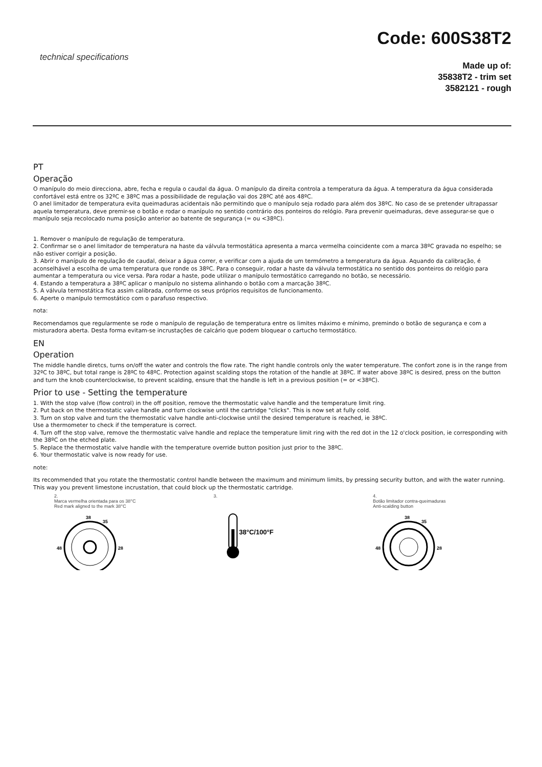Code: 600S38T2
technical specifications
Made up of:
35838T2 - trim set
3582121 - rough
PT
Operação
O manípulo do meio direcciona, abre, fecha e regula o caudal da água. O manípulo da direita controla a temperatura da água. A temperatura da água considerada confortável está entre os 32ºC e 38ºC mas a possibilidade de regulação vai dos 28ºC até aos 48ºC.
O anel limitador de temperatura evita queimaduras acidentais não permitindo que o manípulo seja rodado para além dos 38ºC. No caso de se pretender ultrapassar aquela temperatura, deve premir-se o botão e rodar o manípulo no sentido contrário dos ponteiros do relógio. Para prevenir queimaduras, deve assegurar-se que o manípulo seja recolocado numa posição anterior ao batente de segurança (= ou <38ºC).
1. Remover o manípulo de regulação de temperatura.
2. Confirmar se o anel limitador de temperatura na haste da válvula termostática apresenta a marca vermelha coincidente com a marca 38ºC gravada no espelho; se não estiver corrigir a posição.
3. Abrir o manípulo de regulação de caudal, deixar a água correr, e verificar com a ajuda de um termómetro a temperatura da água. Aquando da calibração, é aconselhável a escolha de uma temperatura que ronde os 38ºC. Para o conseguir, rodar a haste da válvula termostática no sentido dos ponteiros do relógio para aumentar a temperatura ou vice versa. Para rodar a haste, pode utilizar o manípulo termostático carregando no botão, se necessário.
4. Estando a temperatura a 38ºC aplicar o manípulo no sistema alinhando o botão com a marcação 38ºC.
5. A válvula termostática fica assim calibrada, conforme os seus próprios requisitos de funcionamento.
6. Aperte o manípulo termostático com o parafuso respectivo.
nota:
Recomendamos que regularmente se rode o manípulo de regulação de temperatura entre os limites máximo e mínimo, premindo o botão de segurança e com a misturadora aberta. Desta forma evitam-se incrustações de calcário que podem bloquear o cartucho termostático.
EN
Operation
The middle handle diretcs, turns on/off the water and controls the flow rate. The right handle controls only the water temperature. The confort zone is in the range from 32ºC to 38ºC, but total range is 28ºC to 48ºC. Protection against scalding stops the rotation of the handle at 38ºC. If water above 38ºC is desired, press on the button and turn the knob counterclockwise, to prevent scalding, ensure that the handle is left in a previous position (= or <38ºC).
Prior to use - Setting the temperature
1. With the stop valve (flow control) in the off position, remove the thermostatic valve handle and the temperature limit ring.
2. Put back on the thermostatic valve handle and turn clockwise until the cartridge "clicks". This is now set at fully cold.
3. Turn on stop valve and turn the thermostatic valve handle anti-clockwise until the desired temperature is reached, ie 38ºC.
Use a thermometer to check if the temperature is correct.
4. Turn off the stop valve, remove the thermostatic valve handle and replace the temperature limit ring with the red dot in the 12 o'clock position, ie corresponding with the 38ºC on the etched plate.
5. Replace the thermostatic valve handle with the temperature override button position just prior to the 38ºC.
6. Your thermostatic valve is now ready for use.
note:
Its recommended that you rotate the thermostatic control handle between the maximum and minimum limits, by pressing security button, and with the water running. This way you prevent limestone incrustation, that could block up the thermostatic cartridge.
2.
Marca vermelha orientada para os 38°C
Red mark aligned to the mark 38°C
38
35
28
48
3.
38°C/100°F
4.
Botão limitador contra-queimaduras
Anti-scalding button
38
35
28
48